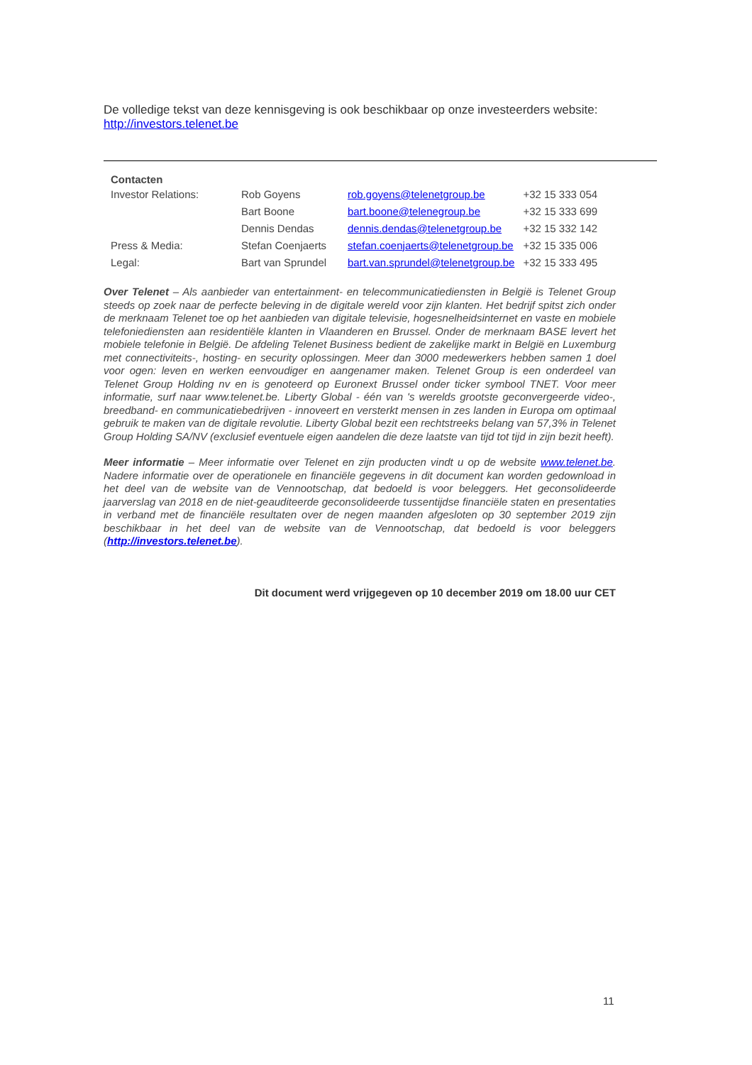De volledige tekst van deze kennisgeving is ook beschikbaar op onze investeerders website: http://investors.telenet.be
| Contacten | | | |
| Investor Relations: | Rob Goyens | rob.goyens@telenetgroup.be | +32 15 333 054 |
| | Bart Boone | bart.boone@telenegroup.be | +32 15 333 699 |
| | Dennis Dendas | dennis.dendas@telenetgroup.be | +32 15 332 142 |
| Press & Media: | Stefan Coenjaerts | stefan.coenjaerts@telenetgroup.be | +32 15 335 006 |
| Legal: | Bart van Sprundel | bart.van.sprundel@telenetgroup.be | +32 15 333 495 |
Over Telenet – Als aanbieder van entertainment- en telecommunicatiediensten in België is Telenet Group steeds op zoek naar de perfecte beleving in de digitale wereld voor zijn klanten. Het bedrijf spitst zich onder de merknaam Telenet toe op het aanbieden van digitale televisie, hogesnelheidsinternet en vaste en mobiele telefoniediensten aan residentiële klanten in Vlaanderen en Brussel. Onder de merknaam BASE levert het mobiele telefonie in België. De afdeling Telenet Business bedient de zakelijke markt in België en Luxemburg met connectiviteits-, hosting- en security oplossingen. Meer dan 3000 medewerkers hebben samen 1 doel voor ogen: leven en werken eenvoudiger en aangenamer maken. Telenet Group is een onderdeel van Telenet Group Holding nv en is genoteerd op Euronext Brussel onder ticker symbool TNET. Voor meer informatie, surf naar www.telenet.be. Liberty Global - één van 's werelds grootste geconvergeerde video-, breedband- en communicatiebedrijven - innoveert en versterkt mensen in zes landen in Europa om optimaal gebruik te maken van de digitale revolutie. Liberty Global bezit een rechtstreeks belang van 57,3% in Telenet Group Holding SA/NV (exclusief eventuele eigen aandelen die deze laatste van tijd tot tijd in zijn bezit heeft).
Meer informatie – Meer informatie over Telenet en zijn producten vindt u op de website www.telenet.be. Nadere informatie over de operationele en financiële gegevens in dit document kan worden gedownload in het deel van de website van de Vennootschap, dat bedoeld is voor beleggers. Het geconsolideerde jaarverslag van 2018 en de niet-geauditeerde geconsolideerde tussentijdse financiële staten en presentaties in verband met de financiële resultaten over de negen maanden afgesloten op 30 september 2019 zijn beschikbaar in het deel van de website van de Vennootschap, dat bedoeld is voor beleggers (http://investors.telenet.be).
Dit document werd vrijgegeven op 10 december 2019 om 18.00 uur CET
11